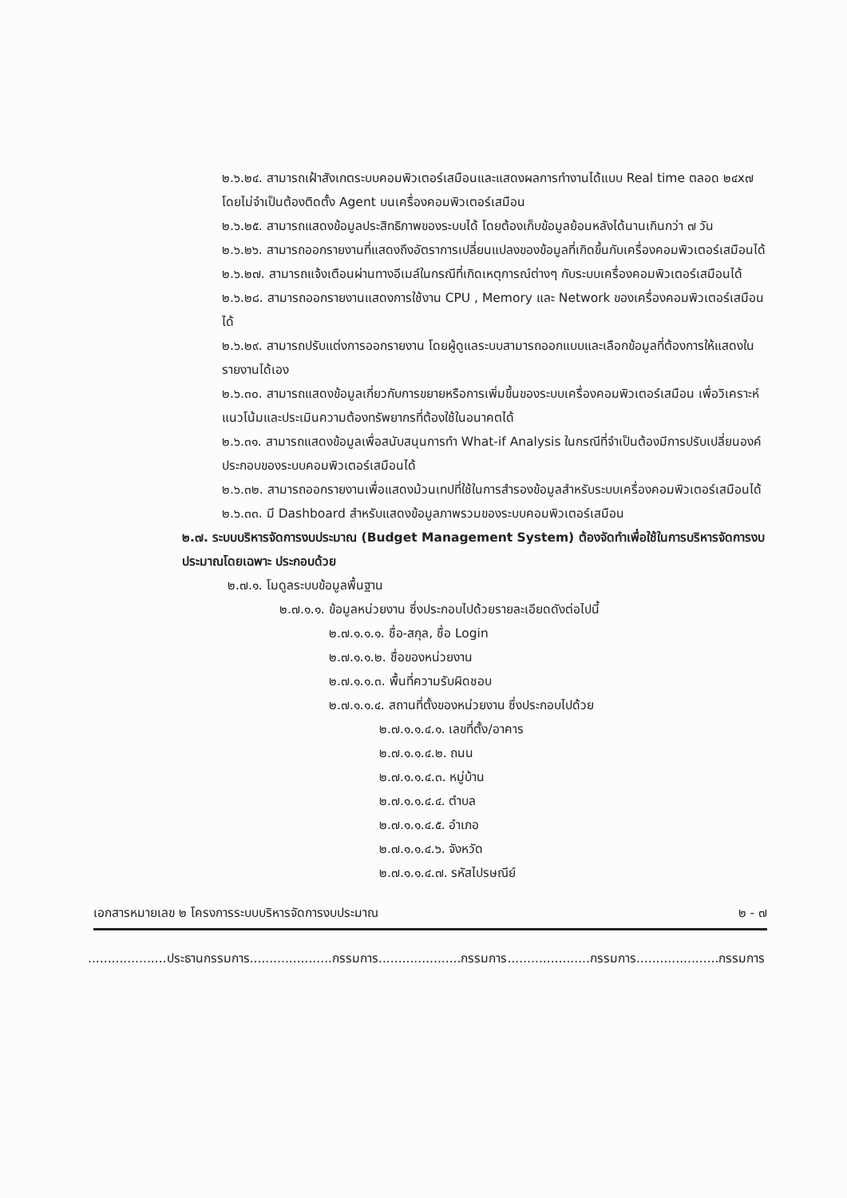๒.๖.๒๔. สามารถเฝ้าสังเกตระบบคอมพิวเตอร์เสมือนและแสดงผลการทำงานได้แบบ Real time ตลอด ๒๔x๗ โดยไม่จำเป็นต้องติดตั้ง Agent บนเครื่องคอมพิวเตอร์เสมือน
๒.๖.๒๕. สามารถแสดงข้อมูลประสิทธิภาพของระบบได้ โดยต้องเก็บข้อมูลย้อนหลังได้นานเกินกว่า ๗ วัน
๒.๖.๒๖. สามารถออกรายงานที่แสดงถึงอัตราการเปลี่ยนแปลงของข้อมูลที่เกิดขึ้นกับเครื่องคอมพิวเตอร์เสมือนได้
๒.๖.๒๗. สามารถแจ้งเตือนผ่านทางอีเมล์ในกรณีที่เกิดเหตุการณ์ต่างๆ กับระบบเครื่องคอมพิวเตอร์เสมือนได้
๒.๖.๒๘. สามารถออกรายงานแสดงการใช้งาน CPU , Memory และ Network ของเครื่องคอมพิวเตอร์เสมือนได้
๒.๖.๒๙. สามารถปรับแต่งการออกรายงาน โดยผู้ดูแลระบบสามารถออกแบบและเลือกข้อมูลที่ต้องการให้แสดงในรายงานได้เอง
๒.๖.๓๐. สามารถแสดงข้อมูลเกี่ยวกับการขยายหรือการเพิ่มขึ้นของระบบเครื่องคอมพิวเตอร์เสมือน เพื่อวิเคราะห์แนวโน้มและประเมินความต้องทรัพยากรที่ต้องใช้ในอนาคตได้
๒.๖.๓๑. สามารถแสดงข้อมูลเพื่อสนับสนุนการทำ What-if Analysis ในกรณีที่จำเป็นต้องมีการปรับเปลี่ยนองค์ประกอบของระบบคอมพิวเตอร์เสมือนได้
๒.๖.๓๒. สามารถออกรายงานเพื่อแสดงม้วนเทปที่ใช้ในการสำรองข้อมูลสำหรับระบบเครื่องคอมพิวเตอร์เสมือนได้
๒.๖.๓๓. มี Dashboard สำหรับแสดงข้อมูลภาพรวมของระบบคอมพิวเตอร์เสมือน
๒.๗. ระบบบริหารจัดการงบประมาณ (Budget Management System) ต้องจัดทำเพื่อใช้ในการบริหารจัดการงบประมาณโดยเฉพาะ ประกอบด้วย
๒.๗.๑. โมดูลระบบข้อมูลพื้นฐาน
๒.๗.๑.๑. ข้อมูลหน่วยงาน ซึ่งประกอบไปด้วยรายละเอียดดังต่อไปนี้
๒.๗.๑.๑.๑. ชื่อ-สกุล, ชื่อ Login
๒.๗.๑.๑.๒. ชื่อของหน่วยงาน
๒.๗.๑.๑.๓. พื้นที่ความรับผิดชอบ
๒.๗.๑.๑.๔. สถานที่ตั้งของหน่วยงาน ซึ่งประกอบไปด้วย
๒.๗.๑.๑.๔.๑. เลขที่ตั้ง/อาคาร
๒.๗.๑.๑.๔.๒. ถนน
๒.๗.๑.๑.๔.๓. หมู่บ้าน
๒.๗.๑.๑.๔.๔. ตำบล
๒.๗.๑.๑.๔.๕. อำเภอ
๒.๗.๑.๑.๔.๖. จังหวัด
๒.๗.๑.๑.๔.๗. รหัสไปรษณีย์
เอกสารหมายเลข ๒ โครงการระบบบริหารจัดการงบประมาณ ๒ - ๗
....................ประธานกรรมการ.....................กรรมการ.....................กรรมการ.....................กรรมการ.....................กรรมการ